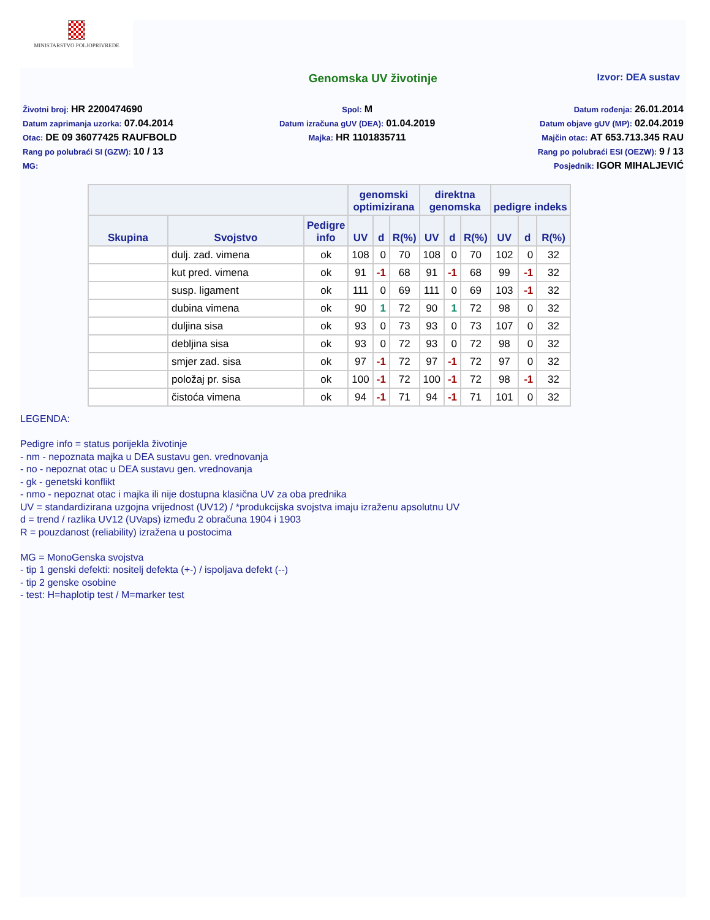MINISTARSTVO POLJOPRIVREDE
Genomska UV životinje
Izvor: DEA sustav
Životni broj: HR 2200474690
Datum zaprimanja uzorka: 07.04.2014
Otac: DE 09 36077425 RAUFBOLD
Rang po polubraći SI (GZW): 10 / 13
MG:
Spol: M
Datum izračuna gUV (DEA): 01.04.2019
Majka: HR 1101835711
Datum rođenja: 26.01.2014
Datum objave gUV (MP): 02.04.2019
Majčin otac: AT 653.713.345 RAU
Rang po polubraći ESI (OEZW): 9 / 13
Posjednik: IGOR MIHALJEVIĆ
| | | | genomski optimizirana | | | direktna genomska | | | pedigre indeks | | |
| --- | --- | --- | --- | --- | --- | --- | --- | --- | --- | --- | --- |
| Skupina | Svojstvo | Pedigre info | UV | d | R(%) | UV | d | R(%) | UV | d | R(%) |
| | dulj. zad. vimena | ok | 108 | 0 | 70 | 108 | 0 | 70 | 102 | 0 | 32 |
| | kut pred. vimena | ok | 91 | -1 | 68 | 91 | -1 | 68 | 99 | -1 | 32 |
| | susp. ligament | ok | 111 | 0 | 69 | 111 | 0 | 69 | 103 | -1 | 32 |
| | dubina vimena | ok | 90 | 1 | 72 | 90 | 1 | 72 | 98 | 0 | 32 |
| | duljina sisa | ok | 93 | 0 | 73 | 93 | 0 | 73 | 107 | 0 | 32 |
| | debljina sisa | ok | 93 | 0 | 72 | 93 | 0 | 72 | 98 | 0 | 32 |
| | smjer zad. sisa | ok | 97 | -1 | 72 | 97 | -1 | 72 | 97 | 0 | 32 |
| | položaj pr. sisa | ok | 100 | -1 | 72 | 100 | -1 | 72 | 98 | -1 | 32 |
| | čistoća vimena | ok | 94 | -1 | 71 | 94 | -1 | 71 | 101 | 0 | 32 |
LEGENDA:
Pedigre info = status porijekla životinje
- nm - nepoznata majka u DEA sustavu gen. vrednovanja
- no - nepoznat otac u DEA sustavu gen. vrednovanja
- gk - genetski konflikt
- nmo - nepoznat otac i majka ili nije dostupna klasična UV za oba prednika
UV = standardizirana uzgojna vrijednost (UV12) / *produkcijska svojstva imaju izraženu apsolutnu UV
d = trend / razlika UV12 (UVaps) između 2 obračuna 1904 i 1903
R = pouzdanost (reliability) izražena u postocima
MG = MonoGenska svojstva
- tip 1 genski defekti: nositelj defekta (+-) / ispoljava defekt (--)
- tip 2 genske osobine
- test: H=haplotip test / M=marker test